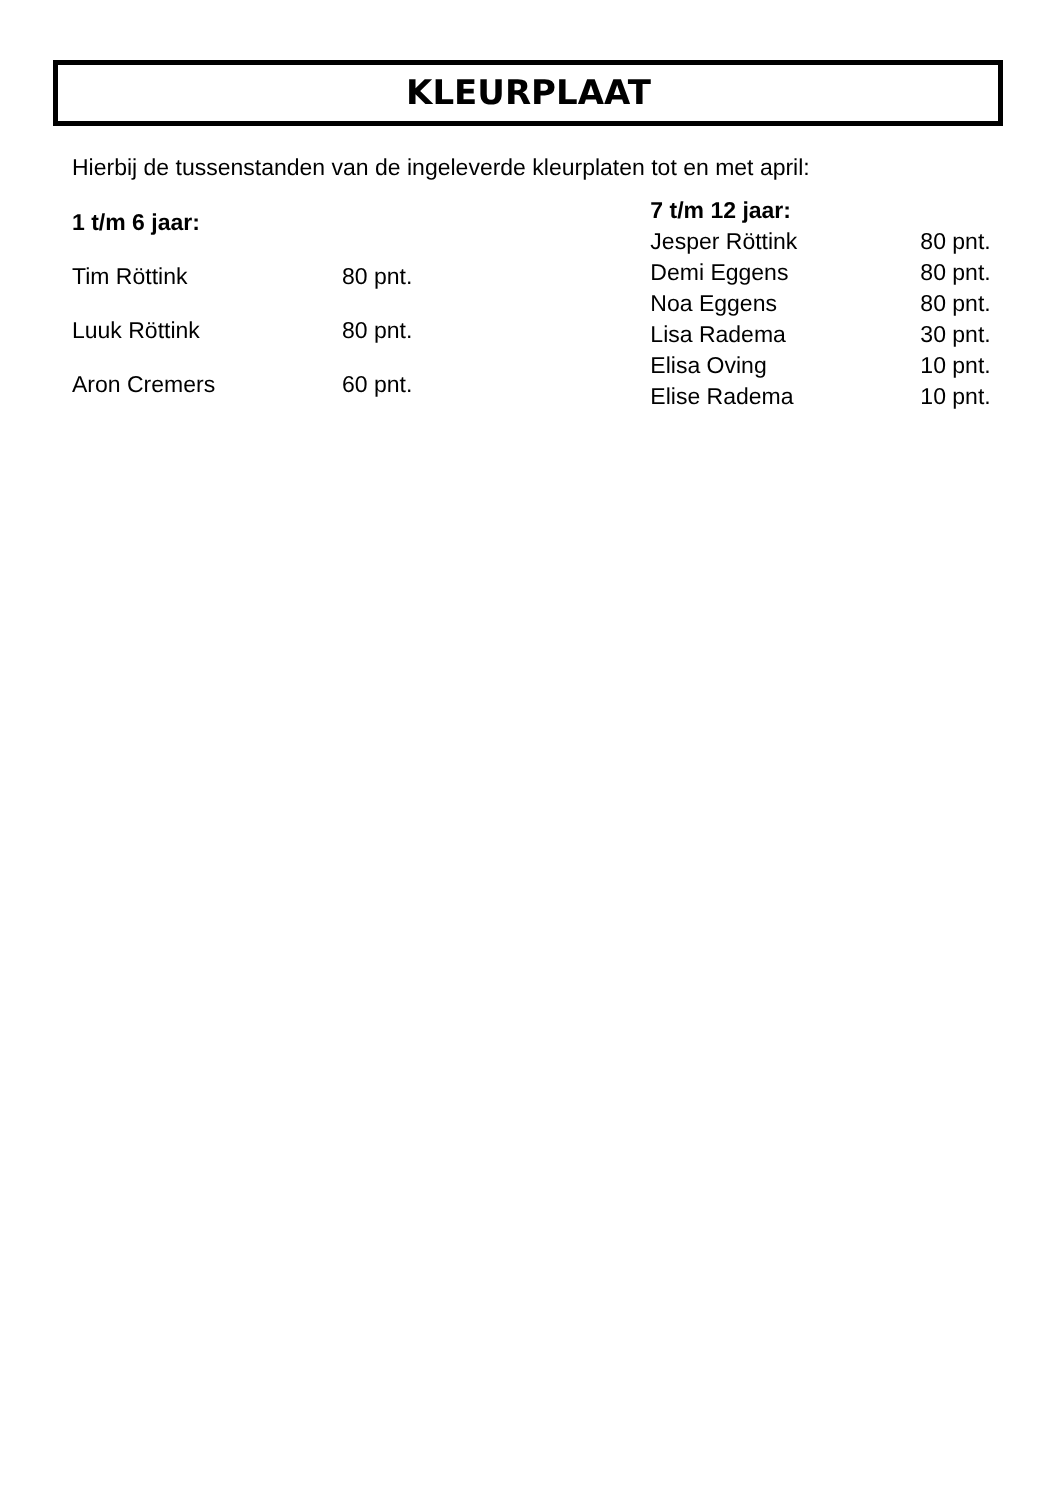KLEURPLAAT
Hierbij de tussenstanden van de ingeleverde kleurplaten tot en met april:
| 1 t/m 6 jaar: | |
| --- | --- |
| Tim Röttink | 80 pnt. |
| Luuk Röttink | 80 pnt. |
| Aron Cremers | 60 pnt. |
| 7 t/m 12 jaar: | |
| --- | --- |
| Jesper Röttink | 80 pnt. |
| Demi Eggens | 80 pnt. |
| Noa Eggens | 80 pnt. |
| Lisa Radema | 30 pnt. |
| Elisa Oving | 10 pnt. |
| Elise Radema | 10 pnt. |